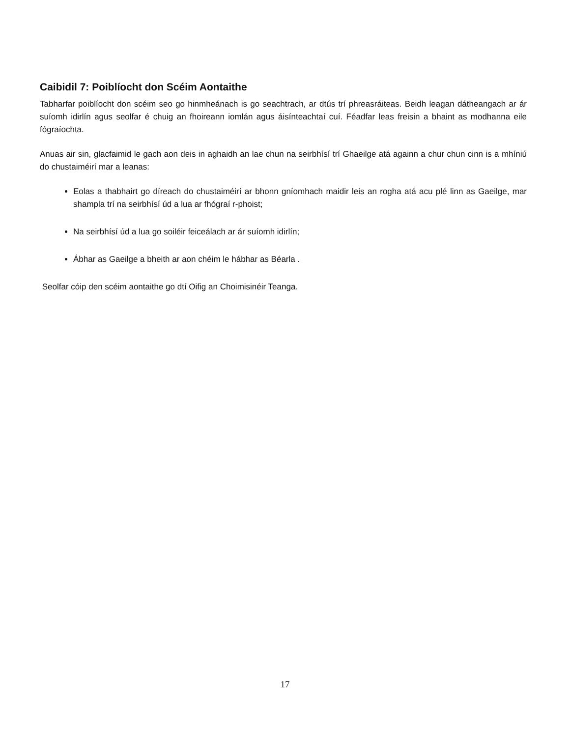Caibidil 7: Poiblíocht don Scéim Aontaithe
Tabharfar poiblíocht don scéim seo go hinmheánach is go seachtrach, ar dtús trí phreasráiteas. Beidh leagan dátheangach ar ár suíomh idirlín agus seolfar é chuig an fhoireann iomlán agus áisínteachtaí cuí. Féadfar leas freisin a bhaint as modhanna eile fógraíochta.
Anuas air sin, glacfaimid le gach aon deis in aghaidh an lae chun na seirbhísí trí Ghaeilge atá againn a chur chun cinn is a mhíniú do chustaiméirí mar a leanas:
Eolas a thabhairt go díreach do chustaiméirí ar bhonn gníomhach maidir leis an rogha atá acu plé linn as Gaeilge, mar shampla trí na seirbhísí úd a lua ar fhógraí r-phoist;
Na seirbhísí úd a lua go soiléir feiceálach ar ár suíomh idirlín;
Ábhar as Gaeilge a bheith ar aon chéim le hábhar as Béarla .
Seolfar cóip den scéim aontaithe go dtí Oifig an Choimisinéir Teanga.
17